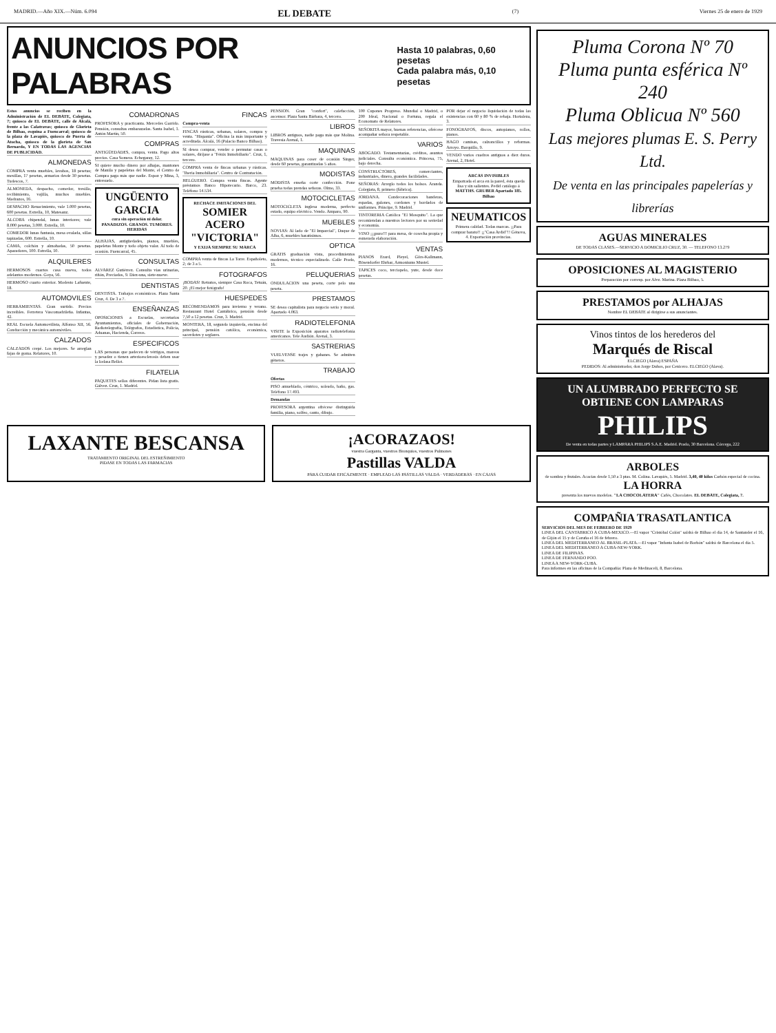MADRID.—Año XIX.—Núm. 6.094 EL DEBATE (7) Viernes 25 de enero de 1929
ANUNCIOS POR PALABRAS
Hasta 10 palabras, 0,60 pesetas
Cada palabra más, 0,10 pesetas
Estos anuncios se reciben en la Administración de EL DEBATE, Colegiata, 7; quiosco de EL DEBATE, calle de Alcalá, frente a las Calatravas; quiosco de Glorieta de Bilbao, esquina a Fuencarral; quiosco de la plaza de Lavapiés, quiosco de Puerta de Atocha, quiosco de la glorieta de San Bernardo, Y EN TODAS LAS AGENCIAS DE PUBLICIDAD.
ALMONEDAS
COMPRA venta muebles, lavabos, 18 pesetas; mesillas, 17 pesetas, armarios desde 30 pesetas. Tudescos, 7.
ALMONEDA, despacho, comedor, tresillo, recibimiento, vajilla, muchos muebles. Madrazos, 16.
DESPACHO Renacimiento, vale 1.000 pesetas, 600 pesetas. Estrella, 10, Matesanz.
ALCOBA chipendal, lunas interiores; vale 8.000 pesetas, 3.000. Estrella, 10.
COMEDOR lunas fantasía, mesa ovalada, sillas tapizadas, 600. Estrella, 10.
CAMA, colchón y almohadas, 50 pesetas. Aparadores, 100. Estrella, 10.
ALQUILERES
HERMOSOS cuartos casa nueva, todos adelantos modernos. Goya, 56.
HERMOSO cuarto exterior. Modesto Lafuente, 18.
AUTOMOVILES
HERRAMIENTAS. Gran surtido. Precios increíbles. Ferretera Vascomadrileña. Infantas, 42.
REAL Escuela Automovilista, Alfonso XII, 56. Conducción y mecánica automóviles.
CALZADOS
CALZADOS crepé. Los mejores. Se arreglan fajas de goma. Relatores, 10.
COMADRONAS
PROFESORA y practicanta. Mercedes Garrido. Pensión, consultas embarazadas. Santa Isabel, 1. Antón Martín, 50.
COMPRAS
ANTIGÜEDADES, compra, venta. Pago altos precios. Casa Somera. Echegaray, 12.
SI quiere mucho dinero por alhajas, mantones de Manila y papeletas del Monte, el Centro de Compra paga más que nadie. Espoz y Mina, 3, entresuelo.
UNGÜENTO GARCIA
cura sin operación ni dolor. PANADIZOS. GRANOS. TUMORES. HERIDAS
ALHAJAS, antigüedades, pianos, muebles, papeletas Monte y todo objeto valor. Al todo de ocasión. Fuencarral, 45.
CONSULTAS
ALVAREZ Gutiérrez. Consulta vías urinarias, riñón, Preciados, 9. Diez-una, siete-nueve.
DENTISTAS
DENTISTA. Trabajos económicos. Plaza Santa Cruz, 4. De 3 a 7.
ENSEÑANZAS
OPOSICIONES a Escuelas, secretarios Ayuntamientos, oficiales de Gobernación, Radiotelegrafía, Telégrafos, Estadística, Policía, Aduanas, Hacienda, Correos.
ESPECIFICOS
LAS personas que padecen de vértigos, mareos y pesadez o tienen arterioesclerosis deben usar la Iodasa Bellot.
FILATELIA
PAQUETES sellos diferentes. Pidan lista gratis. Gálvez. Cruz, 1. Madrid.
FINCAS
Compra-venta
FINCAS rústicas, urbanas, solares, compra y venta. "Hispania". Oficina la más importante y acreditada. Alcalá, 16 (Palacio Banco Bilbao).
SI desea comprar, vender o permutar casas o solares, diríjase a "Fénix Inmobiliario". Cruz, 1, tercero.
COMPRA venta de fincas urbanas y rústicas. "Iberia Inmobiliaria". Centro de Contratación.
HELGUERO. Compra venta fincas. Agente préstamos Banco Hipotecario. Barco, 23. Teléfono 14.534.
RECHACE IMITACIONES DEL
SOMIER ACERO "VICTORIA"
Y EXIJA SIEMPRE SU MARCA
COMPRA venta de fincas La Torre. Españoleto, 2; de 3 a 5.
FOTOGRAFOS
¡BODAS! Retratos, siempre Casa Roca, Tetuán, 20. ¡El mejor fotógrafo!
HUESPEDES
RECOMENDAMOS para invierno y verano. Restaurant Hotel Cantábrico, pensión desde 7,50 a 12 pesetas. Cruz, 3. Madrid.
MONTERA, 18, segundo izquierda, encima del principal, pensión católica, económica, sacerdotes y seglares.
PENSION. Gran "confort", calefacción, ascensor. Plaza Santa Bárbara, 4, tercero.
LIBROS
LIBROS antiguos, nadie paga más que Molina. Travesía Arenal, 1.
MAQUINAS
MAQUINAS para coser de ocasión Singer, desde 60 pesetas, garantizadas 5 años.
MODISTAS
MODISTA enseña corte confección. Pone prueba todas prendas señoras. Olmo, 33.
MOTOCICLETAS
MOTOCICLETA inglesa moderna, perfecto estado, equipo eléctrico. Vendo. Amparo, 90.
MUEBLES
NOVIAS: Al lado de "El Imparcial", Duque de Alba, 6, muebles baratísimos.
OPTICA
GRATIS graduación vista, procedimientos modernos, técnico especializado. Calle Prado, 16.
PELUQUERIAS
ONDULACION una peseta, corte pelo una peseta.
PRESTAMOS
SE desea capitalista para negocio serio y moral. Apartado 4.063.
RADIOTELEFONIA
VISITE la Exposición aparatos radiotelefonía americanos. Tele Audión. Arenal, 3.
SASTRERIAS
VUELVENSE trajes y gabanes. Se admiten géneros.
TRABAJO
Ofertas
PISO amueblado, céntrico, soleado, baño, gas. Teléfono 17.493.
Demandas
PROFESORA argentina ofrécese distinguida familia, piano, solfeo, canto, dibujo.
100 Cupones Progreso. Mundial o Madrid, o 200 Ideal, Nacional o Fortuna, regala el Economato de Relatores.
SEÑORITA mayor, buenas referencias, ofrécese acompañar señora respetable.
VARIOS
ABOGADO. Testamentarías, créditos, asuntos judiciales. Consulta económica. Princesa, 75, bajo derecha.
CONSTRUCTORES, comerciantes, industriales, dinero, grandes facilidades.
SEÑORAS: Arreglo todos los bolsos. Aranda. Colegiata, 8, primero (fábrica).
JORDANA. Condecoraciones banderas, espadas, galones, cordones y bordados de uniformes. Príncipe, 9. Madrid.
TINTORERIA Católica "El Mosquito". La que recomiendan a nuestros lectores por su seriedad y economía.
VINO ¡¡¡puro!!! para mesa, de cosecha propia y esmerada elaboración.
VENTAS
PIANOS Erard, Pleyel, Görs-Kallmann, Bösendorfer Ehrbar, Armoniums Mustel.
TAPICES coco, terciopelo, yute, desde doce pesetas.
POR dejar el negocio liquidación de todas las existencias con 60 y 80 % de rebaja. Hortaleza, 3.
FONOGRAFOS, discos, autopianos, rollos, pianos.
HAGO camisas, calzoncillos y reformas. Arroyo. Barquillo, 9.
VENDO varios cuadros antiguos a diez duros. Arenal, 2, Hotel.
ARCAS INVISIBLES
Empotrada el arca en la pared, ésta queda lisa y sin salientes. Pedid catálogo á MATTHS. GRUBER Apartado 185. Bilbao
NEUMATICOS
Primera calidad. Todas marcas. ¡¡Para comprar barato!! ¡¡"Casa Ardid"!! Génova, 4. Exportación provincias.
LAXANTE BESCANSA
TRATAMIENTO ORIGINAL DEL ESTREÑIMIENTO
PIDASE EN TODAS LAS FARMACIAS
¡ACORAZAOS!
vuestra Garganta, vuestros Bronquios, vuestros Pulmones
Pastillas VALDA
PARA CUIDAR EFICAZMENTE · EMPLEAD LAS PASTILLAS VALDA · VERDADERAS · EN CAJAS
Pluma Corona Nº 70
Pluma punta esférica Nº 240
Pluma Oblicua Nº 560
Las mejores plumas E. S. Perry Ltd.
De venta en las principales papelerías y librerías
AGUAS MINERALES
DE TODAS CLASES.—SERVICIO A DOMICILIO CRUZ, 30. — TELEFONO 13.279
OPOSICIONES AL MAGISTERIO
Preparación por corresp. por Alvz. Marina. Plaza Bilbao, 5.
PRESTAMOS por ALHAJAS
Nombre EL DEBATE al dirigirse a sus anunciantes.
Vinos tintos de los herederos del
Marqués de Riscal
ELCIEGO (Alava) ESPAÑA
PEDIDOS: Al administrador, don Jorge Dubos, por Cenicero. ELCIEGO (Alava).
UN ALUMBRADO PERFECTO SE OBTIENE CON LAMPARAS
PHILIPS
De venta en todas partes y LAMPARA PHILIPS S.A.E. Madrid. Prado, 30 Barcelona. Córcega, 222
ARBOLES
de sombra y frutales. Acacias desde 1,50 a 3 ptas. M. Colina. Lavapiés, 5. Madrid. 3,40, 40 kilos Carbón especial de cocina.
LA HORRA
presenta los nuevos modelos. "LA CHOCOLATERA" Cafés, Chocolates. EL DEBATE, Colegiata, 7.
COMPAÑIA TRASATLANTICA
SERVICIOS DEL MES DE FEBRERO DE 1929
LINEA DEL CANTABRICO A CUBA-MEXICO.—El vapor "Cristóbal Colón" saldrá de Bilbao el día 14, de Santander el 16, de Gijón el 15 y de Coruña el 16 de febrero.
LINEA DEL MEDITERRANEO AL BRASIL-PLATA.—El vapor "Infanta Isabel de Borbón" saldrá de Barcelona el día 5.
LINEA DEL MEDITERRANEO A CUBA-NEW-YORK.
LINEA DE FILIPINAS.
LINEA DE FERNANDO POO.
LINEA A NEW-YORK-CUBA.
Para informes en las oficinas de la Compañía: Plaza de Medinaceli, 8, Barcelona.